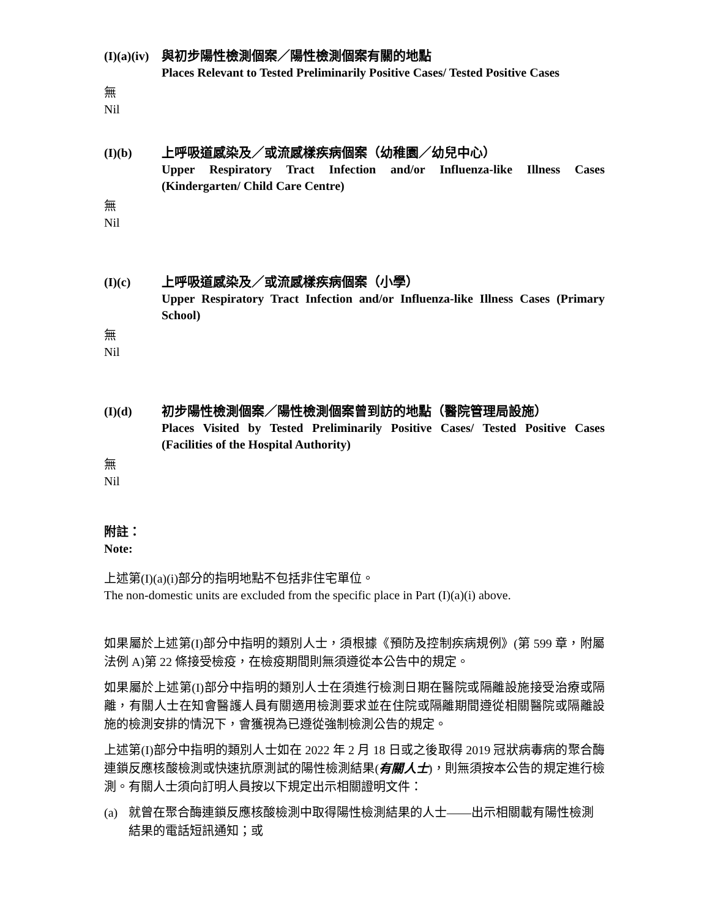(I)(a)(iv)
與初步陽性檢測個案／陽性檢測個案有關的地點
Places Relevant to Tested Preliminarily Positive Cases/ Tested Positive Cases
無
Nil
(I)(b) 上呼吸道感染及／或流感樣疾病個案（幼稚園／幼兒中心）
Upper Respiratory Tract Infection and/or Influenza-like Illness Cases (Kindergarten/ Child Care Centre)
無
Nil
(I)(c) 上呼吸道感染及／或流感樣疾病個案（小學）
Upper Respiratory Tract Infection and/or Influenza-like Illness Cases (Primary School)
無
Nil
(I)(d) 初步陽性檢測個案／陽性檢測個案曾到訪的地點（醫院管理局設施）
Places Visited by Tested Preliminarily Positive Cases/ Tested Positive Cases (Facilities of the Hospital Authority)
無
Nil
附註：
Note:
上述第(I)(a)(i)部分的指明地點不包括非住宅單位。
The non-domestic units are excluded from the specific place in Part (I)(a)(i) above.
如果屬於上述第(I)部分中指明的類別人士，須根據《預防及控制疾病規例》(第 599 章，附屬法例 A)第 22 條接受檢疫，在檢疫期間則無須遵從本公告中的規定。
如果屬於上述第(I)部分中指明的類別人士在須進行檢測日期在醫院或隔離設施接受治療或隔離，有關人士在知會醫護人員有關適用檢測要求並在住院或隔離期間遵從相關醫院或隔離設施的檢測安排的情況下，會獲視為已遵從強制檢測公告的規定。
上述第(I)部分中指明的類別人士如在 2022 年 2 月 18 日或之後取得 2019 冠狀病毒病的聚合酶連鎖反應核酸檢測或快速抗原測試的陽性檢測結果(有關人士)，則無須按本公告的規定進行檢測。有關人士須向訂明人員按以下規定出示相關證明文件：
(a) 就曾在聚合酶連鎖反應核酸檢測中取得陽性檢測結果的人士——出示相關載有陽性檢測結果的電話短訊通知；或